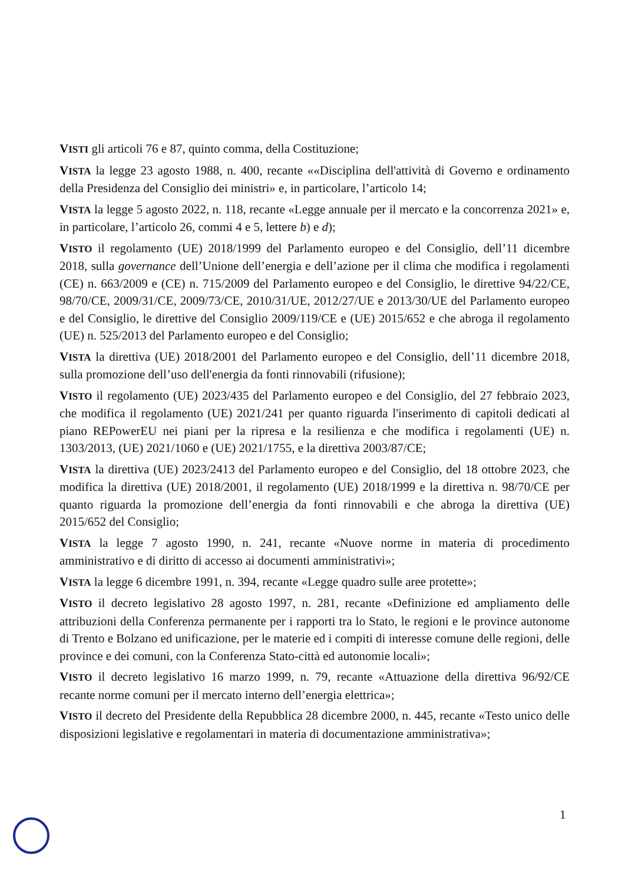VISTI gli articoli 76 e 87, quinto comma, della Costituzione;
VISTA la legge 23 agosto 1988, n. 400, recante ««Disciplina dell'attività di Governo e ordinamento della Presidenza del Consiglio dei ministri» e, in particolare, l’articolo 14;
VISTA la legge 5 agosto 2022, n. 118, recante «Legge annuale per il mercato e la concorrenza 2021» e, in particolare, l’articolo 26, commi 4 e 5, lettere b) e d);
VISTO il regolamento (UE) 2018/1999 del Parlamento europeo e del Consiglio, dell’11 dicembre 2018, sulla governance dell’Unione dell’energia e dell’azione per il clima che modifica i regolamenti (CE) n. 663/2009 e (CE) n. 715/2009 del Parlamento europeo e del Consiglio, le direttive 94/22/CE, 98/70/CE, 2009/31/CE, 2009/73/CE, 2010/31/UE, 2012/27/UE e 2013/30/UE del Parlamento europeo e del Consiglio, le direttive del Consiglio 2009/119/CE e (UE) 2015/652 e che abroga il regolamento (UE) n. 525/2013 del Parlamento europeo e del Consiglio;
VISTA la direttiva (UE) 2018/2001 del Parlamento europeo e del Consiglio, dell’11 dicembre 2018, sulla promozione dell’uso dell'energia da fonti rinnovabili (rifusione);
VISTO il regolamento (UE) 2023/435 del Parlamento europeo e del Consiglio, del 27 febbraio 2023, che modifica il regolamento (UE) 2021/241 per quanto riguarda l'inserimento di capitoli dedicati al piano REPowerEU nei piani per la ripresa e la resilienza e che modifica i regolamenti (UE) n. 1303/2013, (UE) 2021/1060 e (UE) 2021/1755, e la direttiva 2003/87/CE;
VISTA la direttiva (UE) 2023/2413 del Parlamento europeo e del Consiglio, del 18 ottobre 2023, che modifica la direttiva (UE) 2018/2001, il regolamento (UE) 2018/1999 e la direttiva n. 98/70/CE per quanto riguarda la promozione dell’energia da fonti rinnovabili e che abroga la direttiva (UE) 2015/652 del Consiglio;
VISTA la legge 7 agosto 1990, n. 241, recante «Nuove norme in materia di procedimento amministrativo e di diritto di accesso ai documenti amministrativi»;
VISTA la legge 6 dicembre 1991, n. 394, recante «Legge quadro sulle aree protette»;
VISTO il decreto legislativo 28 agosto 1997, n. 281, recante «Definizione ed ampliamento delle attribuzioni della Conferenza permanente per i rapporti tra lo Stato, le regioni e le province autonome di Trento e Bolzano ed unificazione, per le materie ed i compiti di interesse comune delle regioni, delle province e dei comuni, con la Conferenza Stato-città ed autonomie locali»;
VISTO il decreto legislativo 16 marzo 1999, n. 79, recante «Attuazione della direttiva 96/92/CE recante norme comuni per il mercato interno dell’energia elettrica»;
VISTO il decreto del Presidente della Repubblica 28 dicembre 2000, n. 445, recante «Testo unico delle disposizioni legislative e regolamentari in materia di documentazione amministrativa»;
1